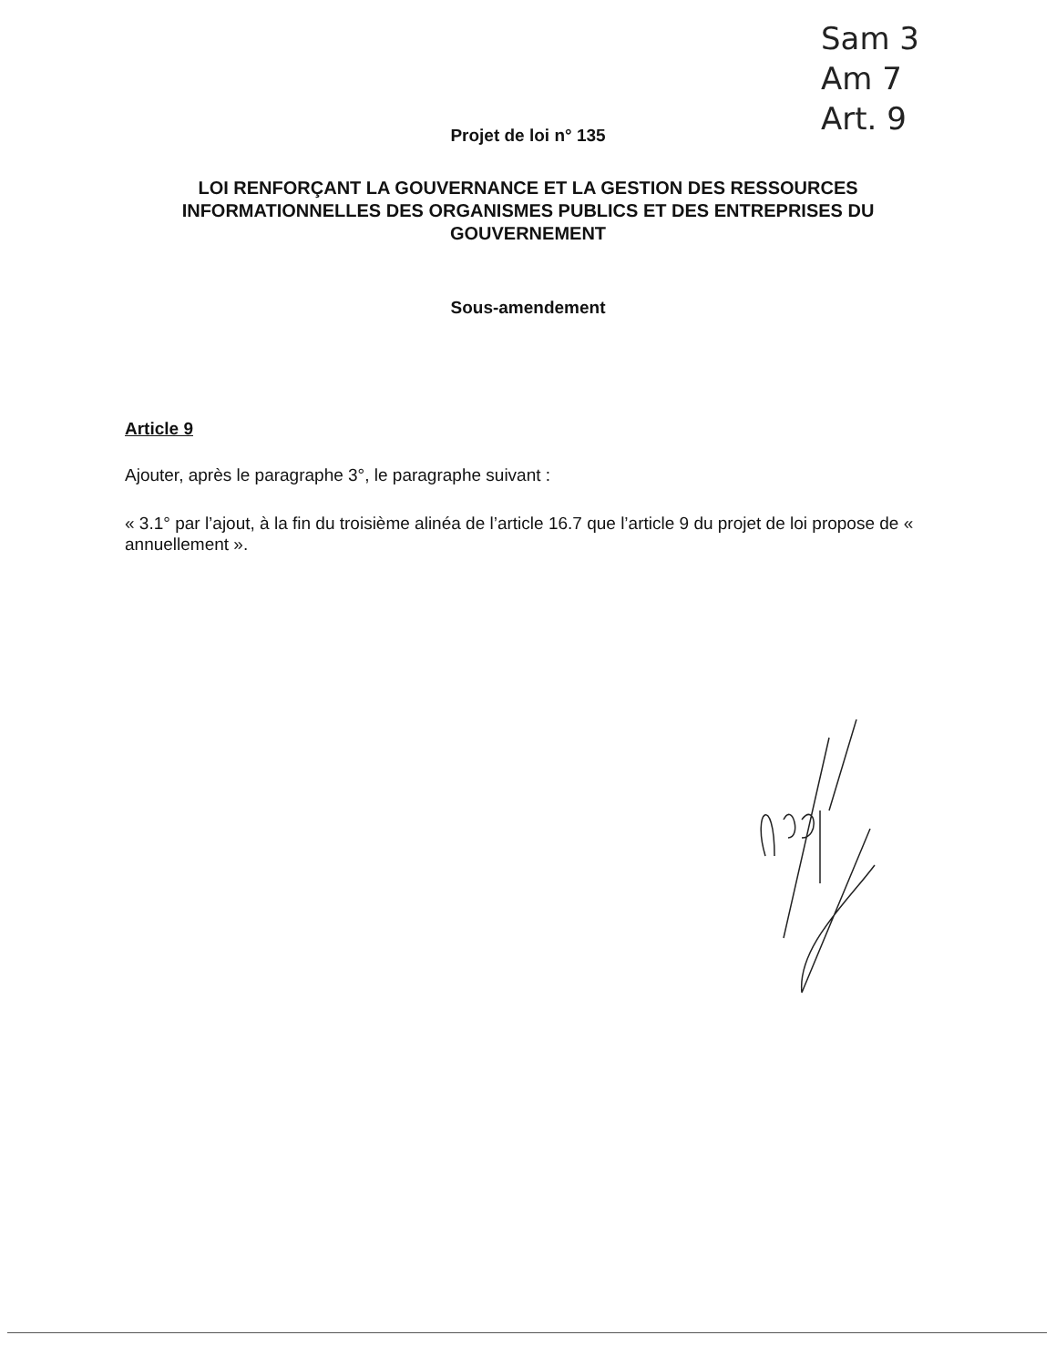Sam 3
Am 7
Art. 9
Projet de loi n° 135
LOI RENFORÇANT LA GOUVERNANCE ET LA GESTION DES RESSOURCES INFORMATIONNELLES DES ORGANISMES PUBLICS ET DES ENTREPRISES DU GOUVERNEMENT
Sous-amendement
Article 9
Ajouter, après le paragraphe 3°, le paragraphe suivant :
« 3.1° par l’ajout, à la fin du troisième alinéa de l’article 16.7 que l’article 9 du projet de loi propose de « annuellement ».